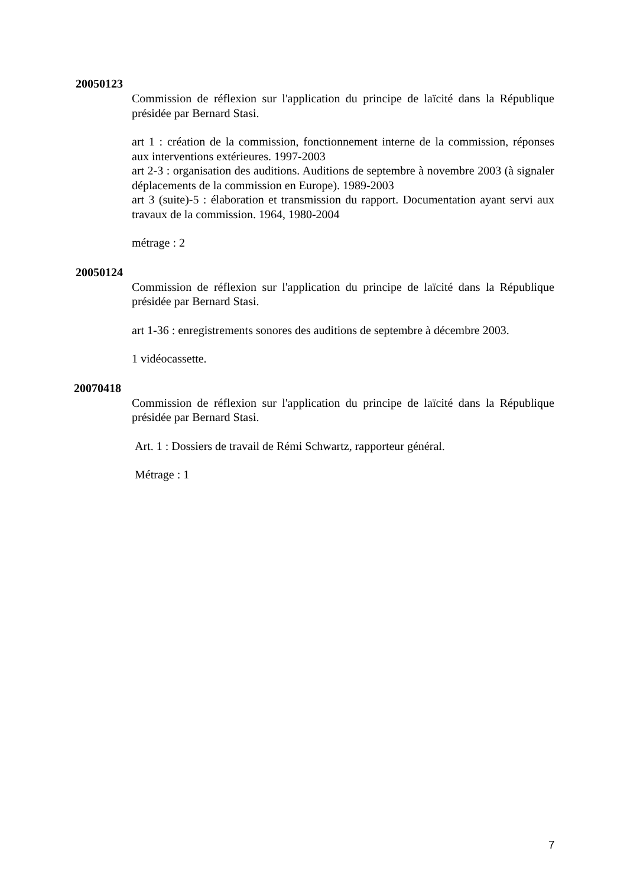20050123
Commission de réflexion sur l'application du principe de laïcité dans la République présidée par Bernard Stasi.
art 1 : création de la commission, fonctionnement interne de la commission, réponses aux interventions extérieures. 1997-2003
art 2-3 : organisation des auditions. Auditions de septembre à novembre 2003 (à signaler déplacements de la commission en Europe). 1989-2003
art 3 (suite)-5 : élaboration et transmission du rapport. Documentation ayant servi aux travaux de la commission. 1964, 1980-2004
métrage : 2
20050124
Commission de réflexion sur l'application du principe de laïcité dans la République présidée par Bernard Stasi.
art 1-36 : enregistrements sonores des auditions de septembre à décembre 2003.
1 vidéocassette.
20070418
Commission de réflexion sur l'application du principe de laïcité dans la République présidée par Bernard Stasi.
Art. 1 : Dossiers de travail de Rémi Schwartz, rapporteur général.
Métrage : 1
7